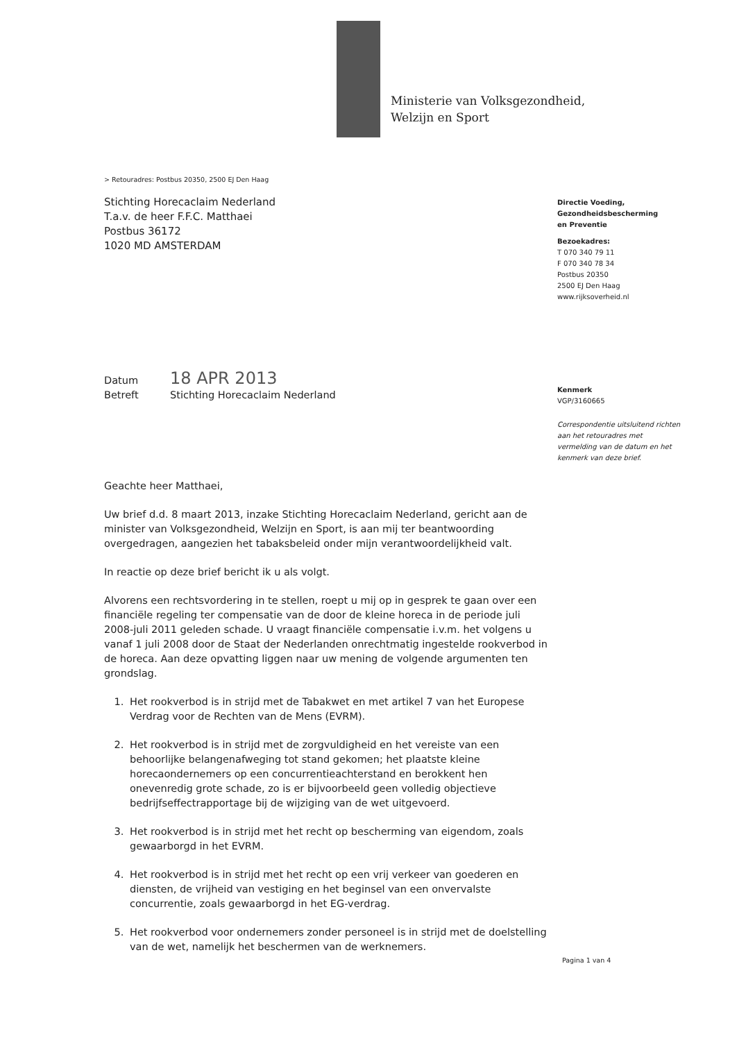Ministerie van Volksgezondheid,
Welzijn en Sport
> Retouradres: Postbus 20350, 2500 EJ Den Haag
Stichting Horecaclaim Nederland
T.a.v. de heer F.F.C. Matthaei
Postbus 36172
1020 MD AMSTERDAM
Datum 18 APR 2013
Betreft Stichting Horecaclaim Nederland
Geachte heer Matthaei,
Uw brief d.d. 8 maart 2013, inzake Stichting Horecaclaim Nederland, gericht aan de minister van Volksgezondheid, Welzijn en Sport, is aan mij ter beantwoording overgedragen, aangezien het tabaksbeleid onder mijn verantwoordelijkheid valt.
In reactie op deze brief bericht ik u als volgt.
Alvorens een rechtsvordering in te stellen, roept u mij op in gesprek te gaan over een financiële regeling ter compensatie van de door de kleine horeca in de periode juli 2008-juli 2011 geleden schade. U vraagt financiële compensatie i.v.m. het volgens u vanaf 1 juli 2008 door de Staat der Nederlanden onrechtmatig ingestelde rookverbod in de horeca. Aan deze opvatting liggen naar uw mening de volgende argumenten ten grondslag.
1. Het rookverbod is in strijd met de Tabakwet en met artikel 7 van het Europese Verdrag voor de Rechten van de Mens (EVRM).
2. Het rookverbod is in strijd met de zorgvuldigheid en het vereiste van een behoorlijke belangenafweging tot stand gekomen; het plaatste kleine horecaondernemers op een concurrentieachterstand en berokkent hen onevenredig grote schade, zo is er bijvoorbeeld geen volledig objectieve bedrijfseffectrapportage bij de wijziging van de wet uitgevoerd.
3. Het rookverbod is in strijd met het recht op bescherming van eigendom, zoals gewaarborgd in het EVRM.
4. Het rookverbod is in strijd met het recht op een vrij verkeer van goederen en diensten, de vrijheid van vestiging en het beginsel van een onvervalste concurrentie, zoals gewaarborgd in het EG-verdrag.
5. Het rookverbod voor ondernemers zonder personeel is in strijd met de doelstelling van de wet, namelijk het beschermen van de werknemers.
Directie Voeding,
Gezondheidsbescherming
en Preventie
Bezoekadres:
T 070 340 79 11
F 070 340 78 34
Postbus 20350
2500 EJ Den Haag
www.rijksoverheid.nl
Kenmerk
VGP/3160665
Correspondentie uitsluitend richten aan het retouradres met vermelding van de datum en het kenmerk van deze brief.
Pagina 1 van 4